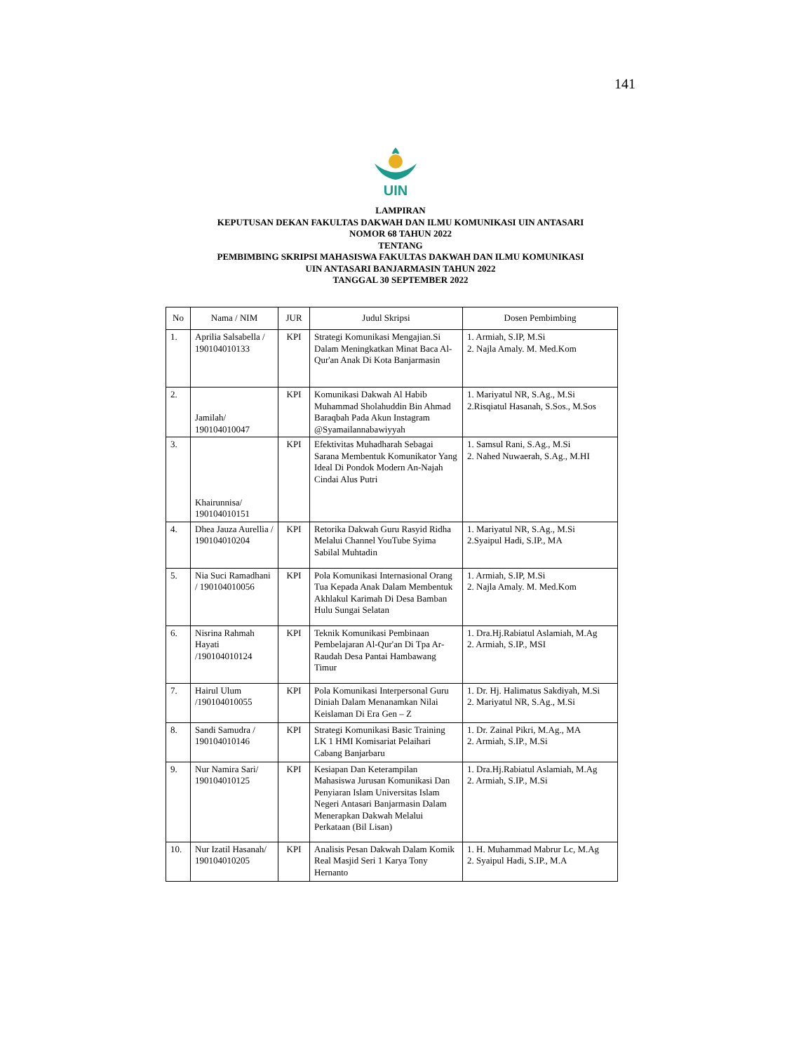141
UIN
LAMPIRAN
KEPUTUSAN DEKAN FAKULTAS DAKWAH DAN ILMU KOMUNIKASI UIN ANTASARI
NOMOR 68 TAHUN 2022
TENTANG
PEMBIMBING SKRIPSI MAHASISWA FAKULTAS DAKWAH DAN ILMU KOMUNIKASI
UIN ANTASARI BANJARMASIN TAHUN 2022
TANGGAL 30 SEPTEMBER 2022
| No | Nama / NIM | JUR | Judul Skripsi | Dosen Pembimbing |
| --- | --- | --- | --- | --- |
| 1. | Aprilia Salsabella / 190104010133 | KPI | Strategi Komunikasi Mengajian.Si Dalam Meningkatkan Minat Baca Al-Qur'an Anak Di Kota Banjarmasin | 1. Armiah, S.IP, M.Si 2. Najla Amaly. M. Med.Kom |
| 2. | Jamilah/ 190104010047 | KPI | Komunikasi Dakwah Al Habib Muhammad Sholahuddin Bin Ahmad Baraqbah Pada Akun Instagram @Syamailannabawiyyah | 1. Mariyatul NR, S.Ag., M.Si 2.Risqiatul Hasanah, S.Sos., M.Sos |
| 3. | Khairunnisa/ 190104010151 | KPI | Efektivitas Muhadharah Sebagai Sarana Membentuk Komunikator Yang Ideal Di Pondok Modern An-Najah Cindai Alus Putri | 1. Samsul Rani, S.Ag., M.Si 2. Nahed Nuwaerah, S.Ag., M.HI |
| 4. | Dhea Jauza Aurellia / 190104010204 | KPI | Retorika Dakwah Guru Rasyid Ridha Melalui Channel YouTube Syima Sabilal Muhtadin | 1. Mariyatul NR, S.Ag., M.Si 2.Syaipul Hadi, S.IP., MA |
| 5. | Nia Suci Ramadhani / 190104010056 | KPI | Pola Komunikasi Internasional Orang Tua Kepada Anak Dalam Membentuk Akhlakul Karimah Di Desa Bamban Hulu Sungai Selatan | 1. Armiah, S.IP, M.Si 2. Najla Amaly. M. Med.Kom |
| 6. | Nisrina Rahmah Hayati /190104010124 | KPI | Teknik Komunikasi Pembinaan Pembelajaran Al-Qur'an Di Tpa Ar-Raudah Desa Pantai Hambawang Timur | 1. Dra.Hj.Rabiatul Aslamiah, M.Ag 2. Armiah, S.IP., MSI |
| 7. | Hairul Ulum /190104010055 | KPI | Pola Komunikasi Interpersonal Guru Diniah Dalam Menanamkan Nilai Keislaman Di Era Gen – Z | 1. Dr. Hj. Halimatus Sakdiyah, M.Si 2. Mariyatul NR, S.Ag., M.Si |
| 8. | Sandi Samudra / 190104010146 | KPI | Strategi Komunikasi Basic Training LK 1 HMI Komisariat Pelaihari Cabang Banjarbaru | 1. Dr. Zainal Pikri, M.Ag., MA 2. Armiah, S.IP., M.Si |
| 9. | Nur Namira Sari/ 190104010125 | KPI | Kesiapan Dan Keterampilan Mahasiswa Jurusan Komunikasi Dan Penyiaran Islam Universitas Islam Negeri Antasari Banjarmasin Dalam Menerapkan Dakwah Melalui Perkataan (Bil Lisan) | 1. Dra.Hj.Rabiatul Aslamiah, M.Ag 2. Armiah, S.IP., M.Si |
| 10. | Nur Izatil Hasanah/ 190104010205 | KPI | Analisis Pesan Dakwah Dalam Komik Real Masjid Seri 1 Karya Tony Hernanto | 1. H. Muhammad Mabrur Lc, M.Ag 2. Syaipul Hadi, S.IP., M.A |